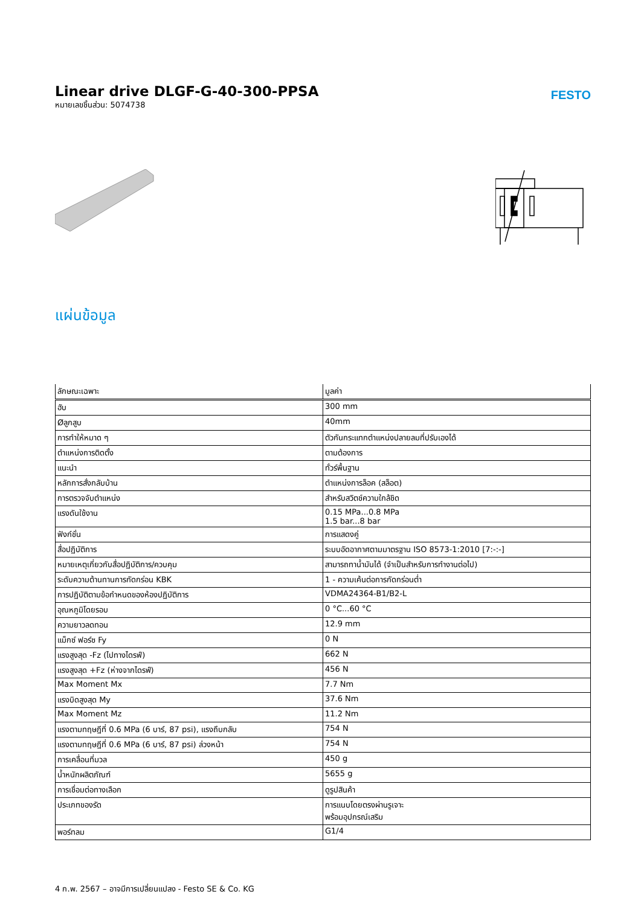Linear drive DLGF-G-40-300-PPSA
หมายเลขชิ้นส่วน: 5074738
FESTO
แผ่นข้อมูล
| ลักษณะเฉพาะ | มูลค่า |
| --- | --- |
| ฮับ | 300 mm |
| Øลูกสูบ | 40mm |
| การทำให้หมาด ๆ | ตัวกันกระแทกตำแหน่งปลายลมที่ปรับเองได้ |
| ตำแหน่งการติดตั้ง | ตามต้องการ |
| แนะนำ | ทั่วร์พื้นฐาน |
| หลักการสั่งกลับบ้าน | ตำแหน่งการล็อค (สล็อต) |
| การตรวจจับตำแหน่ง | สำหรับสวิตช์ความใกล้ชิด |
| แรงดันใช้งาน | 0.15 MPa...0.8 MPa 1.5 bar...8 bar |
| ฟังก์ชั่น | การแสดงคู่ |
| สื่อปฏิบัติการ | ระบบอัดอากาศตามมาตรฐาน ISO 8573-1:2010 [7:-:-] |
| หมายเหตุเกี่ยวกับสื่อปฏิบัติการ/ควบคุม | สามารถทาน้ำมันได้ (จำเป็นสำหรับการทำงานต่อไป) |
| ระดับความต้านทานการกัดกร่อน KBK | 1 - ความเค้นต่อการกัดกร่อนต่ำ |
| การปฏิบัติตามข้อกำหนดของห้องปฏิบัติการ | VDMA24364-B1/B2-L |
| อุณหภูมิโดยรอบ | 0 °C...60 °C |
| ความยาวลดทอน | 12.9 mm |
| แม็กซ์ ฟอร์ซ Fy | 0 N |
| แรงสูงสุด -Fz (ไปทางไดรฟ์) | 662 N |
| แรงสูงสุด +Fz (ห่างจากไดรฟ์) | 456 N |
| Max Moment Mx | 7.7 Nm |
| แรงบิดสูงสุด My | 37.6 Nm |
| Max Moment Mz | 11.2 Nm |
| แรงตามทฤษฎีที่ 0.6 MPa (6 บาร์, 87 psi), แรงถึบกลับ | 754 N |
| แรงตามทฤษฎีที่ 0.6 MPa (6 บาร์, 87 psi) ล่วงหน้า | 754 N |
| การเคลื่อนที่มวล | 450 g |
| น้ำหนักผลิตภัณฑ์ | 5655 g |
| การเชื่อมต่อทางเลือก | ดูรูปสินค้า |
| ประเภทของรัด | การแนบโดยตรงผ่านรูเจาะ พร้อมอุปกรณ์เสริม |
| พอร์ทลม | G1/4 |
4 ก.พ. 2567 – อาจมีการเปลี่ยนแปลง - Festo SE & Co. KG